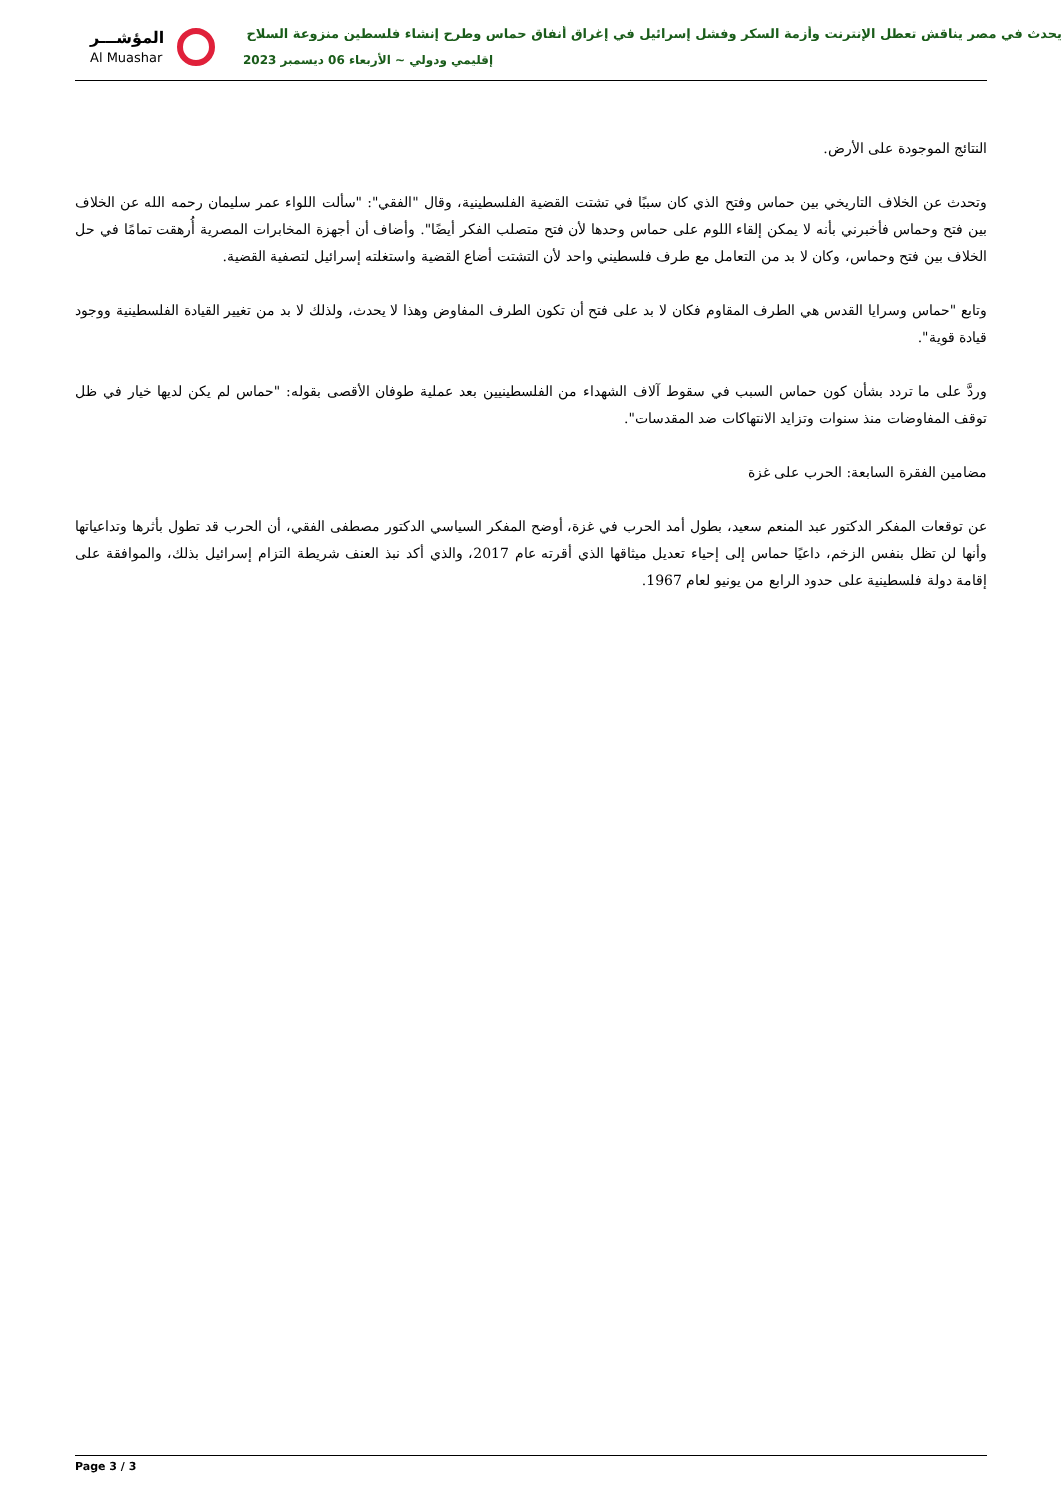المؤشـــر
Al Muashar
يحدث في مصر يناقش تعطل الإنترنت وأزمة السكر وفشل إسرائيل في إغراق أنفاق حماس وطرح إنشاء فلسطين منزوعة السلاح
إقليمي ودولي ~ الأربعاء 06 ديسمبر 2023
النتائج الموجودة على الأرض.
وتحدث عن الخلاف التاريخي بين حماس وفتح الذي كان سببًا في تشتت القضية الفلسطينية، وقال "الفقي": "سألت اللواء عمر سليمان رحمه الله عن الخلاف بين فتح وحماس فأخبرني بأنه لا يمكن إلقاء اللوم على حماس وحدها لأن فتح متصلب الفكر أيضًا". وأضاف أن أجهزة المخابرات المصرية أُرهقت تمامًا في حل الخلاف بين فتح وحماس، وكان لا بد من التعامل مع طرف فلسطيني واحد لأن التشتت أضاع القضية واستغلته إسرائيل لتصفية القضية.
وتابع "حماس وسرايا القدس هي الطرف المقاوم فكان لا بد على فتح أن تكون الطرف المفاوض وهذا لا يحدث، ولذلك لا بد من تغيير القيادة الفلسطينية ووجود قيادة قوية".
وردَّ على ما تردد بشأن كون حماس السبب في سقوط آلاف الشهداء من الفلسطينيين بعد عملية طوفان الأقصى بقوله: "حماس لم يكن لديها خيار في ظل توقف المفاوضات منذ سنوات وتزايد الانتهاكات ضد المقدسات".
مضامين الفقرة السابعة: الحرب على غزة
عن توقعات المفكر الدكتور عبد المنعم سعيد، بطول أمد الحرب في غزة، أوضح المفكر السياسي الدكتور مصطفى الفقي، أن الحرب قد تطول بأثرها وتداعياتها وأنها لن تظل بنفس الزخم، داعيًا حماس إلى إحياء تعديل ميثاقها الذي أقرته عام 2017، والذي أكد نبذ العنف شريطة التزام إسرائيل بذلك، والموافقة على إقامة دولة فلسطينية على حدود الرابع من يونيو لعام 1967.
Page 3 / 3